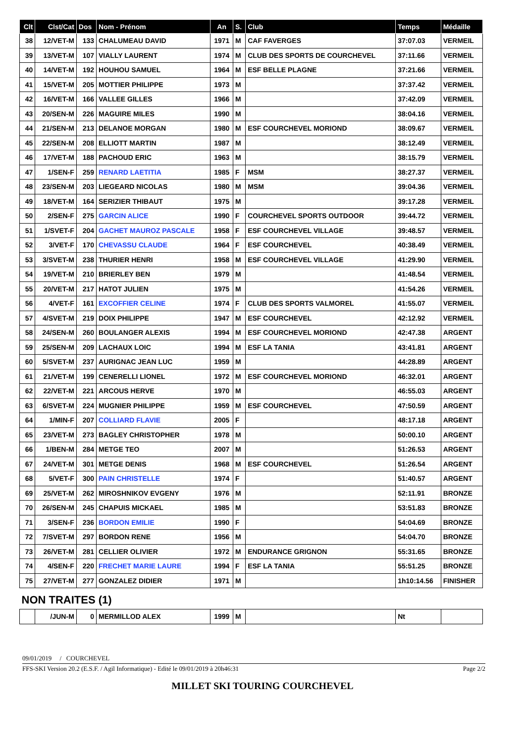| Clt | Clst/Cat | Dos | Nom - Prénom | An | S. | Club | Temps | Médaille |
| --- | --- | --- | --- | --- | --- | --- | --- | --- |
| 38 | 12/VET-M | 133 | CHALUMEAU DAVID | 1971 | M | CAF FAVERGES | 37:07.03 | VERMEIL |
| 39 | 13/VET-M | 107 | VIALLY LAURENT | 1974 | M | CLUB DES SPORTS DE COURCHEVEL | 37:11.66 | VERMEIL |
| 40 | 14/VET-M | 192 | HOUHOU SAMUEL | 1964 | M | ESF BELLE PLAGNE | 37:21.66 | VERMEIL |
| 41 | 15/VET-M | 205 | MOTTIER PHILIPPE | 1973 | M | | 37:37.42 | VERMEIL |
| 42 | 16/VET-M | 166 | VALLEE GILLES | 1966 | M | | 37:42.09 | VERMEIL |
| 43 | 20/SEN-M | 226 | MAGUIRE MILES | 1990 | M | | 38:04.16 | VERMEIL |
| 44 | 21/SEN-M | 213 | DELANOE MORGAN | 1980 | M | ESF COURCHEVEL MORIOND | 38:09.67 | VERMEIL |
| 45 | 22/SEN-M | 208 | ELLIOTT MARTIN | 1987 | M | | 38:12.49 | VERMEIL |
| 46 | 17/VET-M | 188 | PACHOUD ERIC | 1963 | M | | 38:15.79 | VERMEIL |
| 47 | 1/SEN-F | 259 | RENARD LAETITIA | 1985 | F | MSM | 38:27.37 | VERMEIL |
| 48 | 23/SEN-M | 203 | LIEGEARD NICOLAS | 1980 | M | MSM | 39:04.36 | VERMEIL |
| 49 | 18/VET-M | 164 | SERIZIER THIBAUT | 1975 | M | | 39:17.28 | VERMEIL |
| 50 | 2/SEN-F | 275 | GARCIN ALICE | 1990 | F | COURCHEVEL SPORTS OUTDOOR | 39:44.72 | VERMEIL |
| 51 | 1/SVET-F | 204 | GACHET MAUROZ PASCALE | 1958 | F | ESF COURCHEVEL VILLAGE | 39:48.57 | VERMEIL |
| 52 | 3/VET-F | 170 | CHEVASSU CLAUDE | 1964 | F | ESF COURCHEVEL | 40:38.49 | VERMEIL |
| 53 | 3/SVET-M | 238 | THURIER HENRI | 1958 | M | ESF COURCHEVEL VILLAGE | 41:29.90 | VERMEIL |
| 54 | 19/VET-M | 210 | BRIERLEY BEN | 1979 | M | | 41:48.54 | VERMEIL |
| 55 | 20/VET-M | 217 | HATOT JULIEN | 1975 | M | | 41:54.26 | VERMEIL |
| 56 | 4/VET-F | 161 | EXCOFFIER CELINE | 1974 | F | CLUB DES SPORTS VALMOREL | 41:55.07 | VERMEIL |
| 57 | 4/SVET-M | 219 | DOIX PHILIPPE | 1947 | M | ESF COURCHEVEL | 42:12.92 | VERMEIL |
| 58 | 24/SEN-M | 260 | BOULANGER ALEXIS | 1994 | M | ESF COURCHEVEL MORIOND | 42:47.38 | ARGENT |
| 59 | 25/SEN-M | 209 | LACHAUX LOIC | 1994 | M | ESF LA TANIA | 43:41.81 | ARGENT |
| 60 | 5/SVET-M | 237 | AURIGNAC JEAN LUC | 1959 | M | | 44:28.89 | ARGENT |
| 61 | 21/VET-M | 199 | CENERELLI LIONEL | 1972 | M | ESF COURCHEVEL MORIOND | 46:32.01 | ARGENT |
| 62 | 22/VET-M | 221 | ARCOUS HERVE | 1970 | M | | 46:55.03 | ARGENT |
| 63 | 6/SVET-M | 224 | MUGNIER PHILIPPE | 1959 | M | ESF COURCHEVEL | 47:50.59 | ARGENT |
| 64 | 1/MIN-F | 207 | COLLIARD FLAVIE | 2005 | F | | 48:17.18 | ARGENT |
| 65 | 23/VET-M | 273 | BAGLEY CHRISTOPHER | 1978 | M | | 50:00.10 | ARGENT |
| 66 | 1/BEN-M | 284 | METGE TEO | 2007 | M | | 51:26.53 | ARGENT |
| 67 | 24/VET-M | 301 | METGE DENIS | 1968 | M | ESF COURCHEVEL | 51:26.54 | ARGENT |
| 68 | 5/VET-F | 300 | PAIN CHRISTELLE | 1974 | F | | 51:40.57 | ARGENT |
| 69 | 25/VET-M | 262 | MIROSHNIKOV EVGENY | 1976 | M | | 52:11.91 | BRONZE |
| 70 | 26/SEN-M | 245 | CHAPUIS MICKAEL | 1985 | M | | 53:51.83 | BRONZE |
| 71 | 3/SEN-F | 236 | BORDON EMILIE | 1990 | F | | 54:04.69 | BRONZE |
| 72 | 7/SVET-M | 297 | BORDON RENE | 1956 | M | | 54:04.70 | BRONZE |
| 73 | 26/VET-M | 281 | CELLIER OLIVIER | 1972 | M | ENDURANCE GRIGNON | 55:31.65 | BRONZE |
| 74 | 4/SEN-F | 220 | FRECHET MARIE LAURE | 1994 | F | ESF LA TANIA | 55:51.25 | BRONZE |
| 75 | 27/VET-M | 277 | GONZALEZ DIDIER | 1971 | M | | 1h10:14.56 | FINISHER |
| NON TRAITES (1) | | | | | | | | |
| | /JUN-M | 0 | MERMILLOD ALEX | 1999 | M | | Nt | |
09/01/2019 / COURCHEVEL
FFS-SKI Version 20.2 (E.S.F. / Agil Informatique) - Edité le 09/01/2019 à 20h46:31 Page 2/2
MILLET SKI TOURING COURCHEVEL